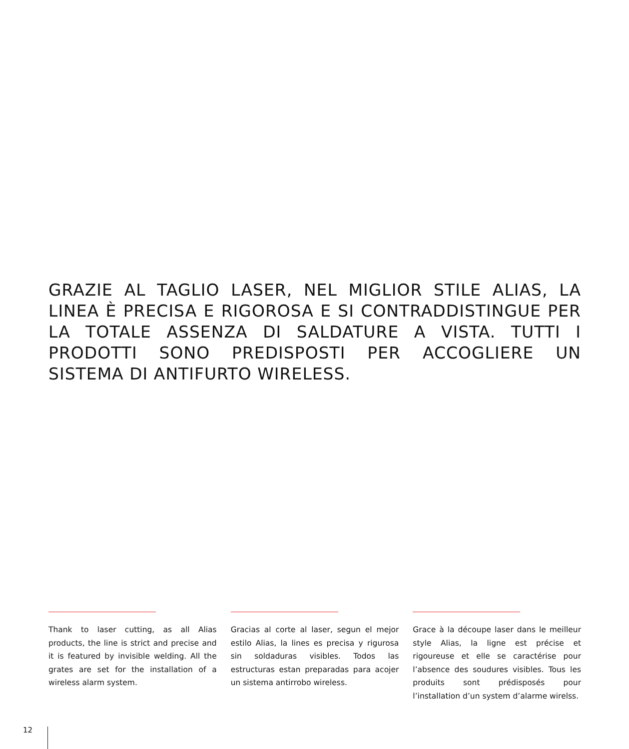GRAZIE AL TAGLIO LASER, NEL MIGLIOR STILE ALIAS, LA LINEA È PRECISA E RIGOROSA E SI CONTRADDISTINGUE PER LA TOTALE ASSENZA DI SALDATURE A VISTA. TUTTI I PRODOTTI SONO PREDISPOSTI PER ACCOGLIERE UN SISTEMA DI ANTIFURTO WIRELESS.
Thank to laser cutting, as all Alias products, the line is strict and precise and it is featured by invisible welding. All the grates are set for the installation of a wireless alarm system.
Gracias al corte al laser, segun el mejor estilo Alias, la lines es precisa y rigurosa sin soldaduras visibles. Todos las estructuras estan preparadas para acojer un sistema antirrobo wireless.
Grace à la découpe laser dans le meilleur style Alias, la ligne est précise et rigoureuse et elle se caractérise pour l’absence des soudures visibles. Tous les produits sont prédisposés pour l’installation d’un system d’alarme wirelss.
12